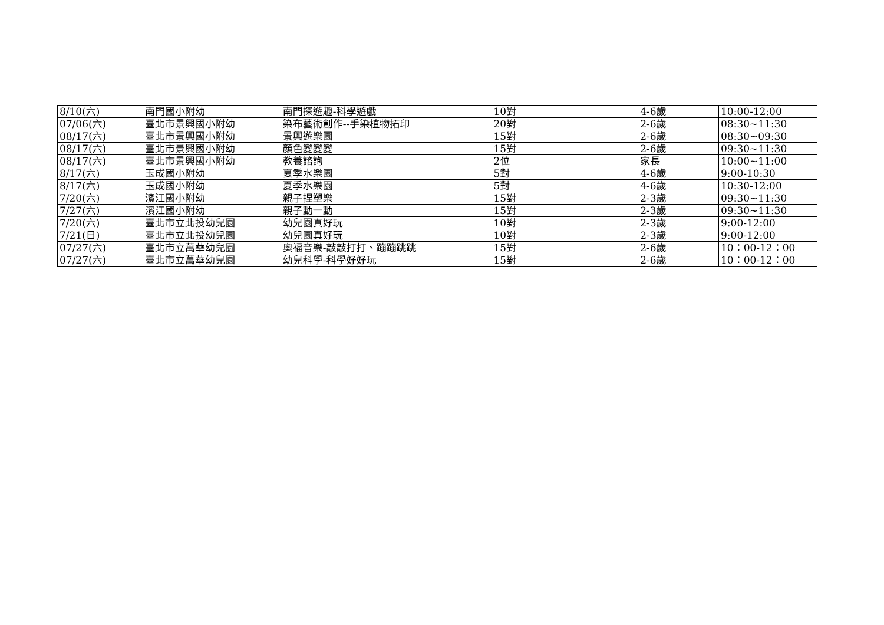| 8/10(六) | 南門國小附幼 | 南門探遊趣-科學遊戲 | 10對 | 4-6歲 | 10:00-12:00 |
| 07/06(六) | 臺北市景興國小附幼 | 染布藝術創作--手染植物拓印 | 20對 | 2-6歲 | 08:30~11:30 |
| 08/17(六) | 臺北市景興國小附幼 | 景興遊樂園 | 15對 | 2-6歲 | 08:30~09:30 |
| 08/17(六) | 臺北市景興國小附幼 | 顏色變變變 | 15對 | 2-6歲 | 09:30~11:30 |
| 08/17(六) | 臺北市景興國小附幼 | 教養諮詢 | 2位 | 家長 | 10:00~11:00 |
| 8/17(六) | 玉成國小附幼 | 夏季水樂園 | 5對 | 4-6歲 | 9:00-10:30 |
| 8/17(六) | 玉成國小附幼 | 夏季水樂園 | 5對 | 4-6歲 | 10:30-12:00 |
| 7/20(六) | 濱江國小附幼 | 親子捏塑樂 | 15對 | 2-3歲 | 09:30~11:30 |
| 7/27(六) | 濱江國小附幼 | 親子動一動 | 15對 | 2-3歲 | 09:30~11:30 |
| 7/20(六) | 臺北市立北投幼兒園 | 幼兒園真好玩 | 10對 | 2-3歲 | 9:00-12:00 |
| 7/21(日) | 臺北市立北投幼兒園 | 幼兒園真好玩 | 10對 | 2-3歲 | 9:00-12:00 |
| 07/27(六) | 臺北市立萬華幼兒園 | 奧福音樂-敲敲打打、蹦蹦跳跳 | 15對 | 2-6歲 | 10：00-12：00 |
| 07/27(六) | 臺北市立萬華幼兒園 | 幼兒科學-科學好好玩 | 15對 | 2-6歲 | 10：00-12：00 |